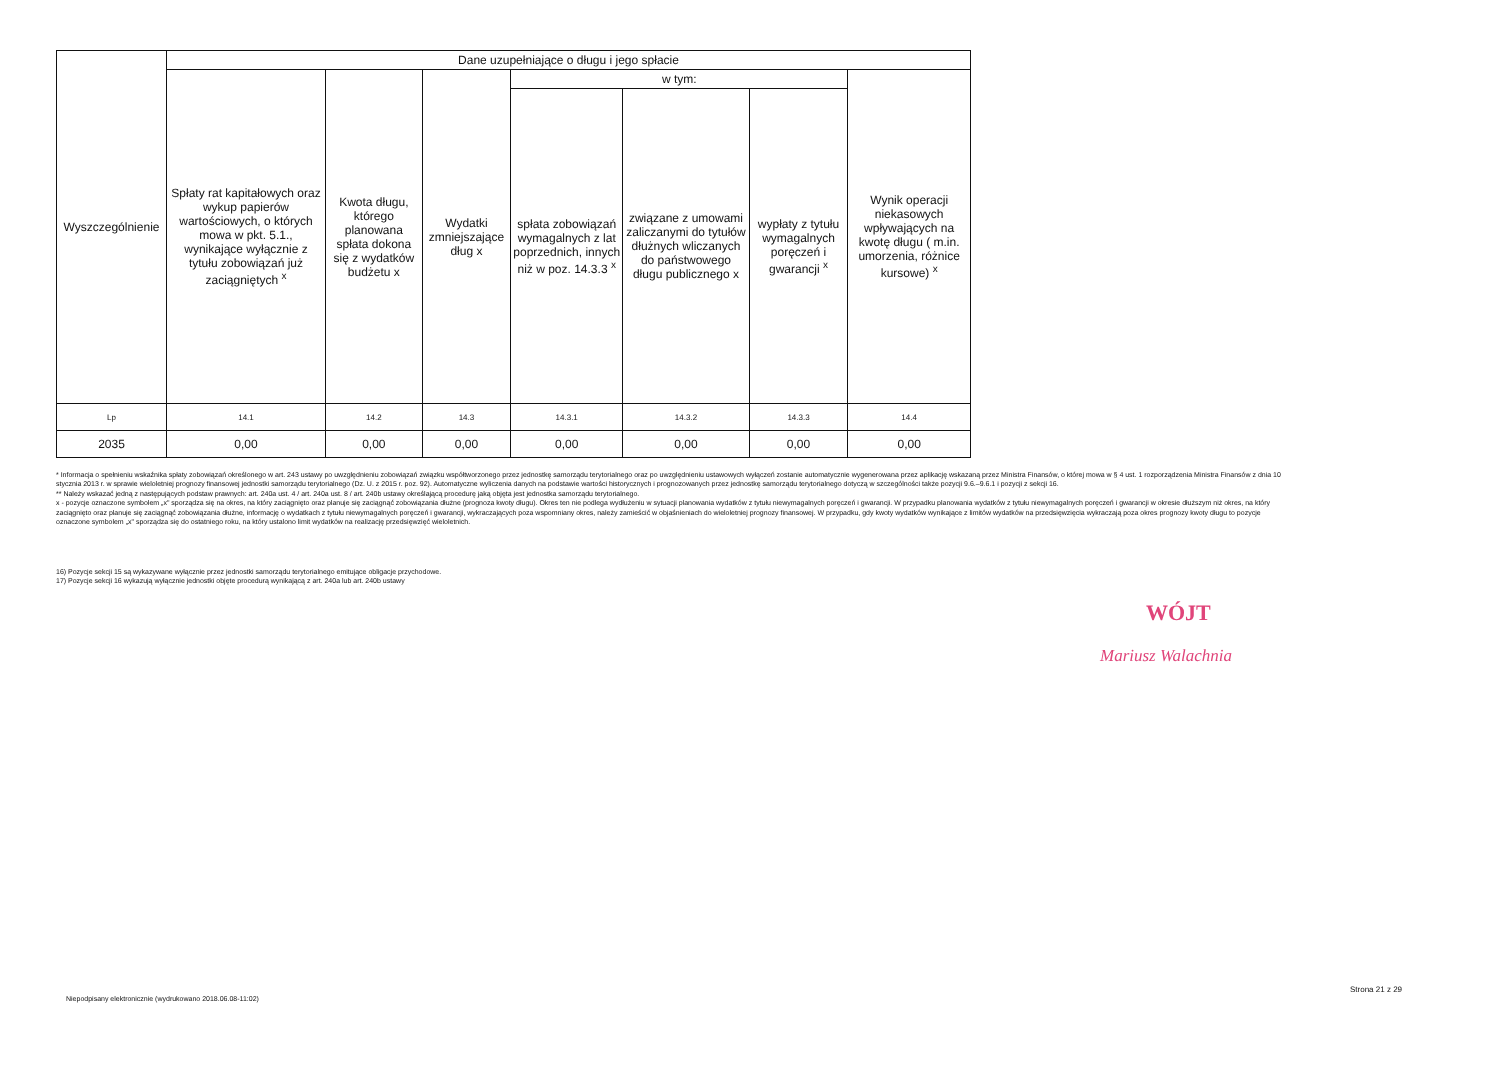| Wyszczególnienie | Dane uzupełniające o długu i jego spłacie | | | | | | |
| | Spłaty rat kapitałowych oraz wykup papierów wartościowych, o których mowa w pkt. 5.1., wynikające wyłącznie z tytułu zobowiązań już zaciągniętych <sup>x</sup> | Kwota długu, którego planowana spłata dokona się z wydatków budżetu x | Wydatki zmniejszające dług x | w tym: | | | Wynik operacji niekasowych wpływających na kwotę długu ( m.in. umorzenia, różnice kursowe) <sup>x</sup> |
| | | | | spłata zobowiązań wymagalnych z lat poprzednich, innych niż w poz. 14.3.3 <sup>x</sup> | związane z umowami zaliczanymi do tytułów dłużnych wliczanych do państwowego długu publicznego x | wypłaty z tytułu wymagalnych poręczeń i gwarancji <sup>x</sup> | |
| Lp | 14.1 | 14.2 | 14.3 | 14.3.1 | 14.3.2 | 14.3.3 | 14.4 |
| 2035 | 0,00 | 0,00 | 0,00 | 0,00 | 0,00 | 0,00 | 0,00 |
* Informacja o spełnieniu wskaźnika spłaty zobowiązań określonego w art. 243 ustawy po uwzględnieniu zobowiązań związku współtworzonego przez jednostkę samorządu terytorialnego oraz po uwzględnieniu ustawowych wyłączeń zostanie automatycznie wygenerowana przez aplikację wskazaną przez Ministra Finansów, o której mowa w § 4 ust. 1 rozporządzenia Ministra Finansów z dnia 10 stycznia 2013 r. w sprawie wieloletniej prognozy finansowej jednostki samorządu terytorialnego (Dz. U. z 2015 r. poz. 92). Automatyczne wyliczenia danych na podstawie wartości historycznych i prognozowanych przez jednostkę samorządu terytorialnego dotyczą w szczególności także pozycji 9.6.–9.6.1 i pozycji z sekcji 16.
** Należy wskazać jedną z następujących podstaw prawnych: art. 240a ust. 4 / art. 240a ust. 8 / art. 240b ustawy określającą procedurę jaką objęta jest jednostka samorządu terytorialnego.
x - pozycje oznaczone symbolem „x" sporządza się na okres, na który zaciągnięto oraz planuje się zaciągnąć zobowiązania dłużne (prognoza kwoty długu). Okres ten nie podlega wydłużeniu w sytuacji planowania wydatków z tytułu niewymagalnych poręczeń i gwarancji. W przypadku planowania wydatków z tytułu niewymagalnych poręczeń i gwarancji w okresie dłuższym niż okres, na który zaciągnięto oraz planuje się zaciągnąć zobowiązania dłużne, informację o wydatkach z tytułu niewymagalnych poręczeń i gwarancji, wykraczających poza wspomniany okres, należy zamieścić w objaśnieniach do wieloletniej prognozy finansowej. W przypadku, gdy kwoty wydatków wynikające z limitów wydatków na przedsięwzięcia wykraczają poza okres prognozy kwoty długu to pozycje oznaczone symbolem „x" sporządza się do ostatniego roku, na który ustalono limit wydatków na realizację przedsięwzięć wieloletnich.
16) Pozycje sekcji 15 są wykazywane wyłącznie przez jednostki samorządu terytorialnego emitujące obligacje przychodowe.
17) Pozycje sekcji 16 wykazują wyłącznie jednostki objęte procedurą wynikającą z art. 240a lub art. 240b ustawy
WÓJT
Mariusz Walachnia
Strona 21 z 29
Niepodpisany elektronicznie (wydrukowano 2018.06.08-11:02)